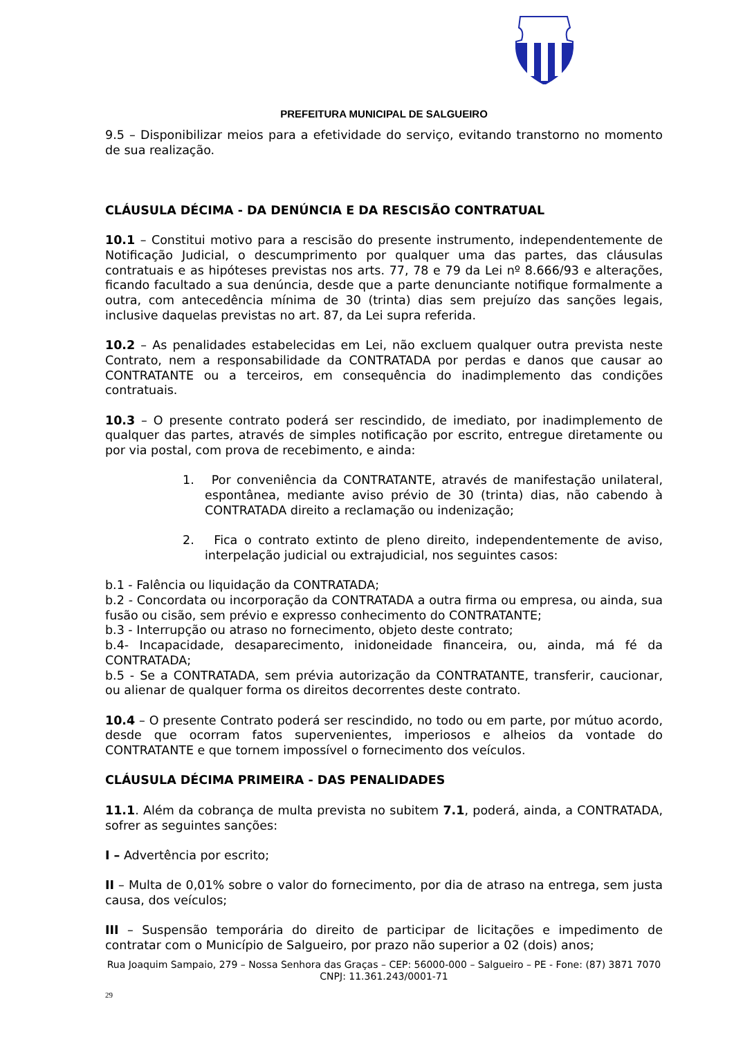PREFEITURA MUNICIPAL DE SALGUEIRO
9.5 – Disponibilizar meios para a efetividade do serviço, evitando transtorno no momento de sua realização.
CLÁUSULA DÉCIMA - DA DENÚNCIA E DA RESCISÃO CONTRATUAL
10.1 – Constitui motivo para a rescisão do presente instrumento, independentemente de Notificação Judicial, o descumprimento por qualquer uma das partes, das cláusulas contratuais e as hipóteses previstas nos arts. 77, 78 e 79 da Lei nº 8.666/93 e alterações, ficando facultado a sua denúncia, desde que a parte denunciante notifique formalmente a outra, com antecedência mínima de 30 (trinta) dias sem prejuízo das sanções legais, inclusive daquelas previstas no art. 87, da Lei supra referida.
10.2 – As penalidades estabelecidas em Lei, não excluem qualquer outra prevista neste Contrato, nem a responsabilidade da CONTRATADA por perdas e danos que causar ao CONTRATANTE ou a terceiros, em consequência do inadimplemento das condições contratuais.
10.3 – O presente contrato poderá ser rescindido, de imediato, por inadimplemento de qualquer das partes, através de simples notificação por escrito, entregue diretamente ou por via postal, com prova de recebimento, e ainda:
1. Por conveniência da CONTRATANTE, através de manifestação unilateral, espontânea, mediante aviso prévio de 30 (trinta) dias, não cabendo à CONTRATADA direito a reclamação ou indenização;
2. Fica o contrato extinto de pleno direito, independentemente de aviso, interpelação judicial ou extrajudicial, nos seguintes casos:
b.1 - Falência ou liquidação da CONTRATADA;
b.2 - Concordata ou incorporação da CONTRATADA a outra firma ou empresa, ou ainda, sua fusão ou cisão, sem prévio e expresso conhecimento do CONTRATANTE;
b.3 - Interrupção ou atraso no fornecimento, objeto deste contrato;
b.4- Incapacidade, desaparecimento, inidoneidade financeira, ou, ainda, má fé da CONTRATADA;
b.5 - Se a CONTRATADA, sem prévia autorização da CONTRATANTE, transferir, caucionar, ou alienar de qualquer forma os direitos decorrentes deste contrato.
10.4 – O presente Contrato poderá ser rescindido, no todo ou em parte, por mútuo acordo, desde que ocorram fatos supervenientes, imperiosos e alheios da vontade do CONTRATANTE e que tornem impossível o fornecimento dos veículos.
CLÁUSULA DÉCIMA PRIMEIRA - DAS PENALIDADES
11.1. Além da cobrança de multa prevista no subitem 7.1, poderá, ainda, a CONTRATADA, sofrer as seguintes sanções:
I – Advertência por escrito;
II – Multa de 0,01% sobre o valor do fornecimento, por dia de atraso na entrega, sem justa causa, dos veículos;
III – Suspensão temporária do direito de participar de licitações e impedimento de contratar com o Município de Salgueiro, por prazo não superior a 02 (dois) anos;
Rua Joaquim Sampaio, 279 – Nossa Senhora das Graças – CEP: 56000-000 – Salgueiro – PE - Fone: (87) 3871 7070
CNPJ: 11.361.243/0001-71
29